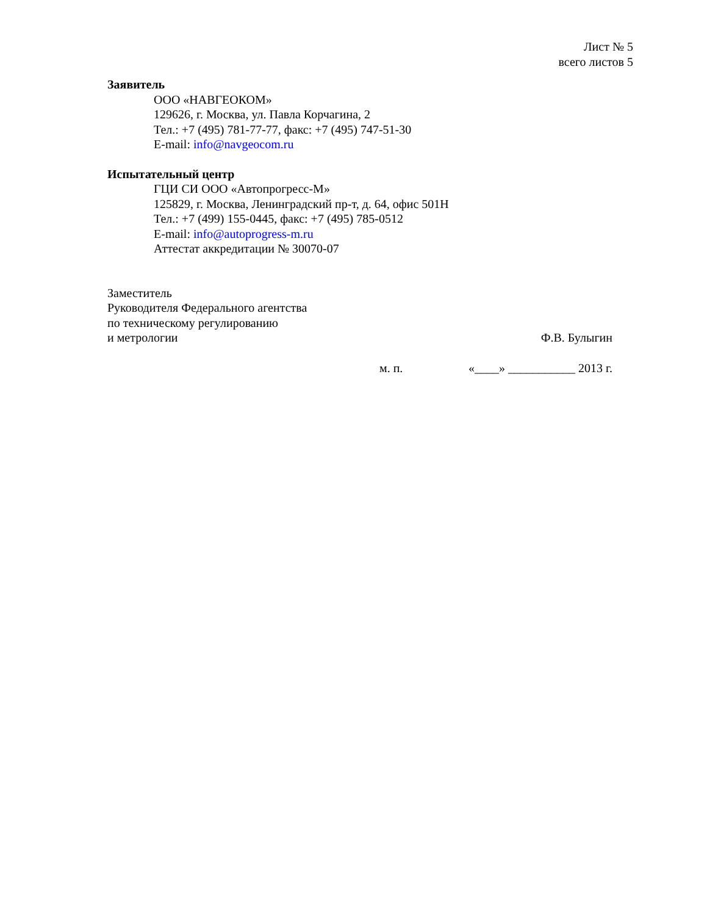Лист № 5
всего листов 5
Заявитель
ООО «НАВГЕОКОМ»
129626, г. Москва, ул. Павла Корчагина, 2
Тел.: +7 (495) 781-77-77, факс: +7 (495) 747-51-30
E-mail: info@navgeocom.ru
Испытательный центр
ГЦИ СИ ООО «Автопрогресс-М»
125829, г. Москва, Ленинградский пр-т, д. 64, офис 501Н
Тел.: +7 (499) 155-0445, факс: +7 (495) 785-0512
E-mail: info@autoprogress-m.ru
Аттестат аккредитации № 30070-07
Заместитель
Руководителя Федерального агентства
по техническому регулированию
и метрологии Ф.В. Булыгин
м. п. «____» ___________ 2013 г.